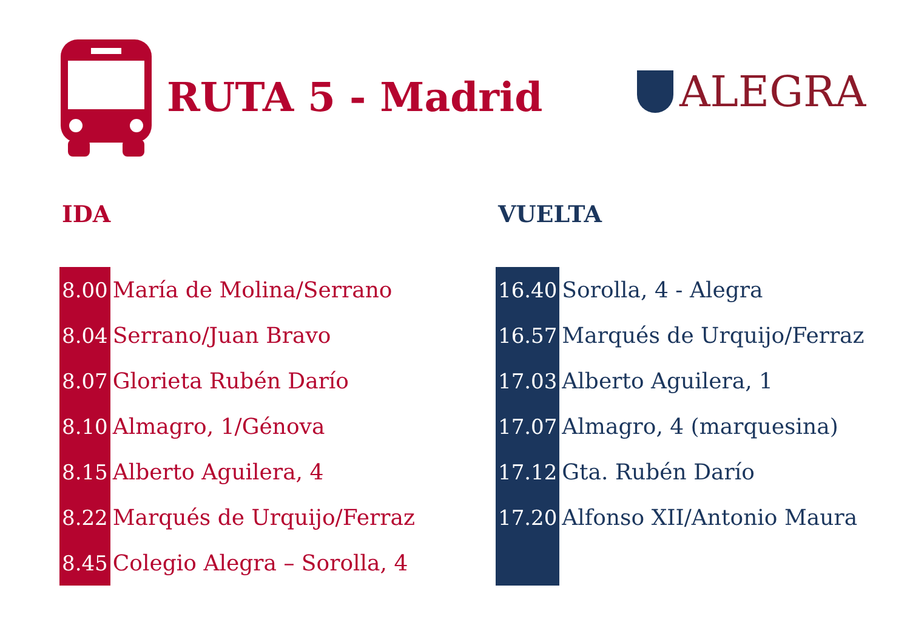RUTA 5 - Madrid
ALEGRA
IDA
| 8.00 | María de Molina/Serrano |
| 8.04 | Serrano/Juan Bravo |
| 8.07 | Glorieta Rubén Darío |
| 8.10 | Almagro, 1/Génova |
| 8.15 | Alberto Aguilera, 4 |
| 8.22 | Marqués de Urquijo/Ferraz |
| 8.45 | Colegio Alegra – Sorolla, 4 |
VUELTA
| 16.40 | Sorolla, 4 - Alegra |
| 16.57 | Marqués de Urquijo/Ferraz |
| 17.03 | Alberto Aguilera, 1 |
| 17.07 | Almagro, 4 (marquesina) |
| 17.12 | Gta. Rubén Darío |
| 17.20 | Alfonso XII/Antonio Maura |